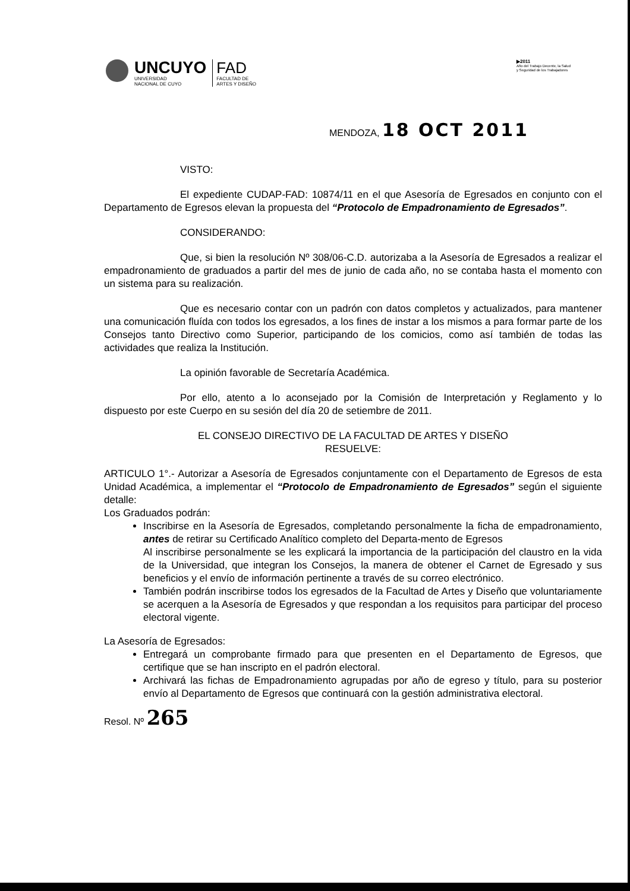UNCUYO
UNIVERSIDAD
NACIONAL DE CUYO
FAD
FACULTAD DE
ARTES Y DISEÑO
▶2011
Año del Trabajo Decente, la Salud
y Seguridad de los Trabajadores
MENDOZA, 18 OCT 2011
VISTO:
El expediente CUDAP-FAD: 10874/11 en el que Asesoría de Egresados en conjunto con el Departamento de Egresos elevan la propuesta del “Protocolo de Empadronamiento de Egresados”.
CONSIDERANDO:
Que, si bien la resolución Nº 308/06-C.D. autorizaba a la Asesoría de Egresados a realizar el empadronamiento de graduados a partir del mes de junio de cada año, no se contaba hasta el momento con un sistema para su realización.
Que es necesario contar con un padrón con datos completos y actualizados, para mantener una comunicación fluída con todos los egresados, a los fines de instar a los mismos a para formar parte de los Consejos tanto Directivo como Superior, participando de los comicios, como así también de todas las actividades que realiza la Institución.
La opinión favorable de Secretaría Académica.
Por ello, atento a lo aconsejado por la Comisión de Interpretación y Reglamento y lo dispuesto por este Cuerpo en su sesión del día 20 de setiembre de 2011.
EL CONSEJO DIRECTIVO DE LA FACULTAD DE ARTES Y DISEÑO
RESUELVE:
ARTICULO 1°.- Autorizar a Asesoría de Egresados conjuntamente con el Departamento de Egresos de esta Unidad Académica, a implementar el “Protocolo de Empadronamiento de Egresados” según el siguiente detalle:
Los Graduados podrán:
Inscribirse en la Asesoría de Egresados, completando personalmente la ficha de empadronamiento, antes de retirar su Certificado Analítico completo del Departa-mento de Egresos
Al inscribirse personalmente se les explicará la importancia de la participación del claustro en la vida de la Universidad, que integran los Consejos, la manera de obtener el Carnet de Egresado y sus beneficios y el envío de información pertinente a través de su correo electrónico.
También podrán inscribirse todos los egresados de la Facultad de Artes y Diseño que voluntariamente se acerquen a la Asesoría de Egresados y que respondan a los requisitos para participar del proceso electoral vigente.
La Asesoría de Egresados:
Entregará un comprobante firmado para que presenten en el Departamento de Egresos, que certifique que se han inscripto en el padrón electoral.
Archivará las fichas de Empadronamiento agrupadas por año de egreso y título, para su posterior envío al Departamento de Egresos que continuará con la gestión administrativa electoral.
Resol. Nº 265